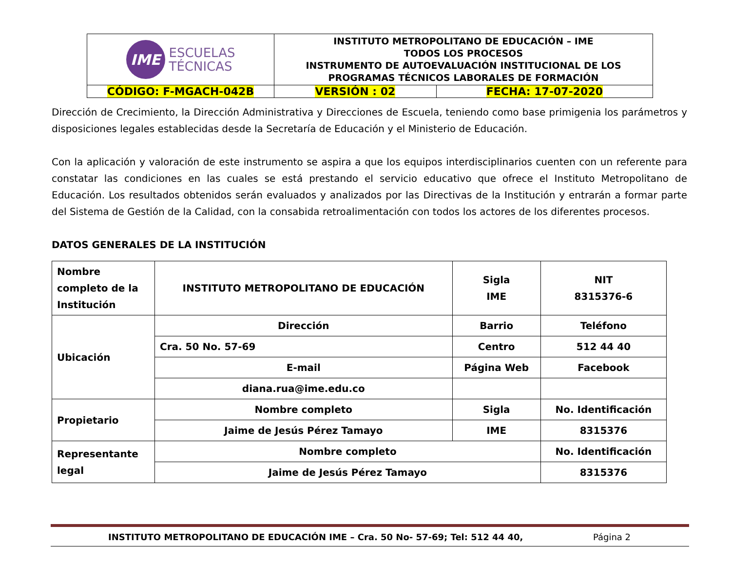| IME ESCUELAS TÉCNICAS | INSTITUTO METROPOLITANO DE EDUCACIÓN – IME TODOS LOS PROCESOS INSTRUMENTO DE AUTOEVALUACIÓN INSTITUCIONAL DE LOS PROGRAMAS TÉCNICOS LABORALES DE FORMACIÓN | |
| CÓDIGO: F-MGACH-042B | VERSIÓN : 02 | FECHA: 17-07-2020 |
Dirección de Crecimiento, la Dirección Administrativa y Direcciones de Escuela, teniendo como base primigenia los parámetros y disposiciones legales establecidas desde la Secretaría de Educación y el Ministerio de Educación.
Con la aplicación y valoración de este instrumento se aspira a que los equipos interdisciplinarios cuenten con un referente para constatar las condiciones en las cuales se está prestando el servicio educativo que ofrece el Instituto Metropolitano de Educación. Los resultados obtenidos serán evaluados y analizados por las Directivas de la Institución y entrarán a formar parte del Sistema de Gestión de la Calidad, con la consabida retroalimentación con todos los actores de los diferentes procesos.
DATOS GENERALES DE LA INSTITUCIÓN
| Nombre completo de la Institución | INSTITUTO METROPOLITANO DE EDUCACIÓN | | | Sigla IME | | NIT 8315376-6 |
| Ubicación | Dirección | Barrio | | | | Teléfono |
| | Cra. 50 No. 57-69 | Centro | | | | 512 44 40 |
| | E-mail | | Página Web | | | Facebook |
| | diana.rua@ime.edu.co | | | | | |
| Propietario | Nombre completo | | | | Sigla | No. Identificación |
| | Jaime de Jesús Pérez Tamayo | | | | IME | 8315376 |
| Representante legal | Nombre completo | | | | | No. Identificación |
| | Jaime de Jesús Pérez Tamayo | | | | | 8315376 |
INSTITUTO METROPOLITANO DE EDUCACIÓN IME – Cra. 50 No- 57-69; Tel: 512 44 40, Página 2